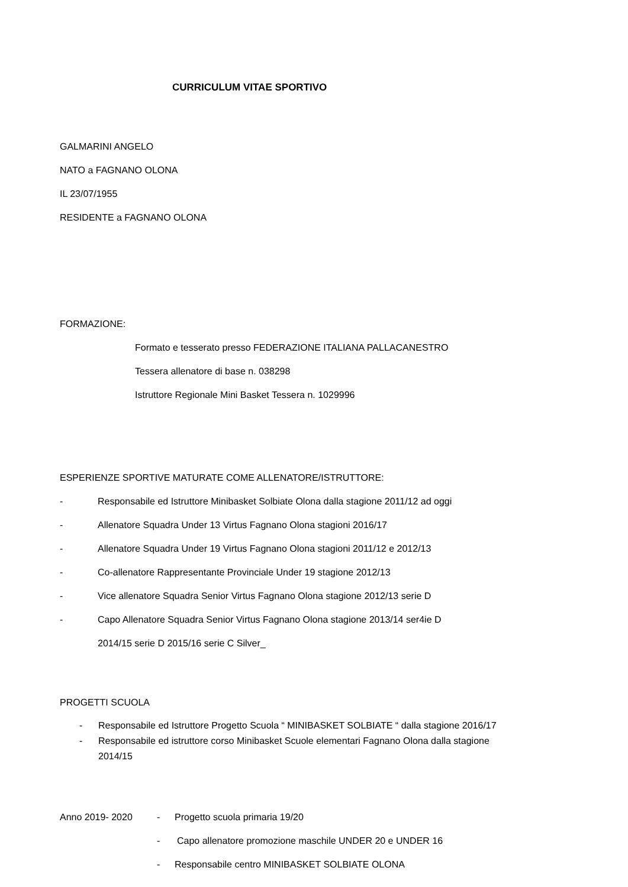CURRICULUM VITAE SPORTIVO
GALMARINI ANGELO
NATO a FAGNANO OLONA
IL 23/07/1955
RESIDENTE a FAGNANO OLONA
FORMAZIONE:
Formato e tesserato presso FEDERAZIONE ITALIANA PALLACANESTRO
Tessera allenatore di base n. 038298
Istruttore Regionale Mini Basket Tessera n. 1029996
ESPERIENZE SPORTIVE MATURATE COME ALLENATORE/ISTRUTTORE:
- Responsabile ed Istruttore Minibasket Solbiate Olona dalla stagione 2011/12 ad oggi
- Allenatore Squadra Under 13 Virtus Fagnano Olona stagioni 2016/17
- Allenatore Squadra Under 19 Virtus Fagnano Olona stagioni 2011/12 e 2012/13
- Co-allenatore Rappresentante Provinciale Under 19 stagione 2012/13
- Vice allenatore Squadra Senior Virtus Fagnano Olona stagione 2012/13 serie D
- Capo Allenatore Squadra Senior Virtus Fagnano Olona stagione 2013/14 ser4ie D
2014/15 serie D 2015/16 serie C Silver_
PROGETTI SCUOLA
- Responsabile ed Istruttore Progetto Scuola “ MINIBASKET SOLBIATE “ dalla stagione 2016/17
- Responsabile ed istruttore corso Minibasket Scuole elementari Fagnano Olona dalla stagione
2014/15
Anno 2019- 2020 - Progetto scuola primaria 19/20
- Capo allenatore promozione maschile UNDER 20 e UNDER 16
- Responsabile centro MINIBASKET SOLBIATE OLONA